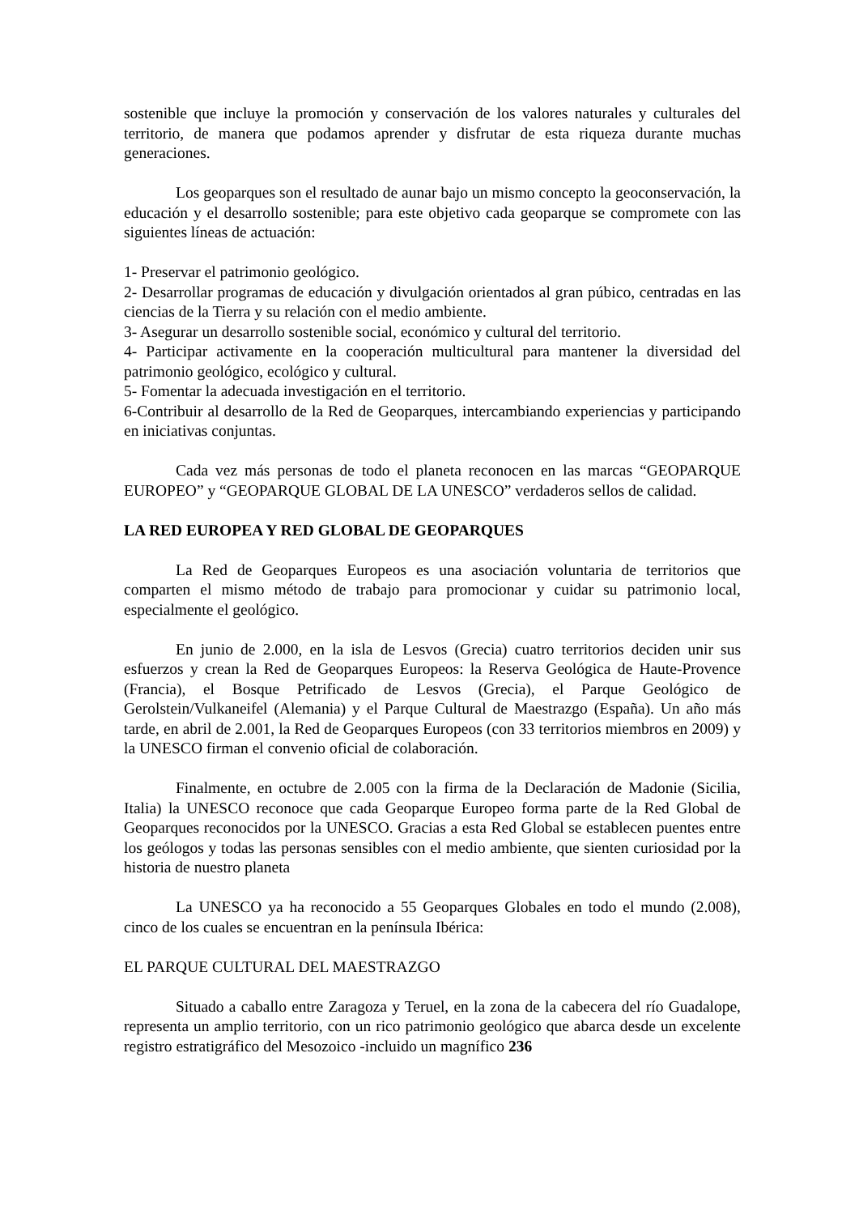sostenible que incluye la promoción y conservación de los valores naturales y culturales del territorio, de manera que podamos aprender y disfrutar de esta riqueza durante muchas generaciones.
Los geoparques son el resultado de aunar bajo un mismo concepto la geoconservación, la educación y el desarrollo sostenible; para este objetivo cada geoparque se compromete con las siguientes líneas de actuación:
1- Preservar el patrimonio geológico.
2- Desarrollar programas de educación y divulgación orientados al gran púbico, centradas en las ciencias de la Tierra y su relación con el medio ambiente.
3- Asegurar un desarrollo sostenible social, económico y cultural del territorio.
4- Participar activamente en la cooperación multicultural para mantener la diversidad del patrimonio geológico, ecológico y cultural.
5- Fomentar la adecuada investigación en el territorio.
6-Contribuir al desarrollo de la Red de Geoparques, intercambiando experiencias y participando en iniciativas conjuntas.
Cada vez más personas de todo el planeta reconocen en las marcas “GEOPARQUE EUROPEO” y “GEOPARQUE GLOBAL DE LA UNESCO” verdaderos sellos de calidad.
LA RED EUROPEA Y RED GLOBAL DE GEOPARQUES
La Red de Geoparques Europeos es una asociación voluntaria de territorios que comparten el mismo método de trabajo para promocionar y cuidar su patrimonio local, especialmente el geológico.
En junio de 2.000, en la isla de Lesvos (Grecia) cuatro territorios deciden unir sus esfuerzos y crean la Red de Geoparques Europeos: la Reserva Geológica de Haute-Provence (Francia), el Bosque Petrificado de Lesvos (Grecia), el Parque Geológico de Gerolstein/Vulkaneifel (Alemania) y el Parque Cultural de Maestrazgo (España). Un año más tarde, en abril de 2.001, la Red de Geoparques Europeos (con 33 territorios miembros en 2009) y la UNESCO firman el convenio oficial de colaboración.
Finalmente, en octubre de 2.005 con la firma de la Declaración de Madonie (Sicilia, Italia) la UNESCO reconoce que cada Geoparque Europeo forma parte de la Red Global de Geoparques reconocidos por la UNESCO. Gracias a esta Red Global se establecen puentes entre los geólogos y todas las personas sensibles con el medio ambiente, que sienten curiosidad por la historia de nuestro planeta
La UNESCO ya ha reconocido a 55 Geoparques Globales en todo el mundo (2.008), cinco de los cuales se encuentran en la península Ibérica:
EL PARQUE CULTURAL DEL MAESTRAZGO
Situado a caballo entre Zaragoza y Teruel, en la zona de la cabecera del río Guadalope, representa un amplio territorio, con un rico patrimonio geológico que abarca desde un excelente registro estratigráfico del Mesozoico -incluido un magnífico 236